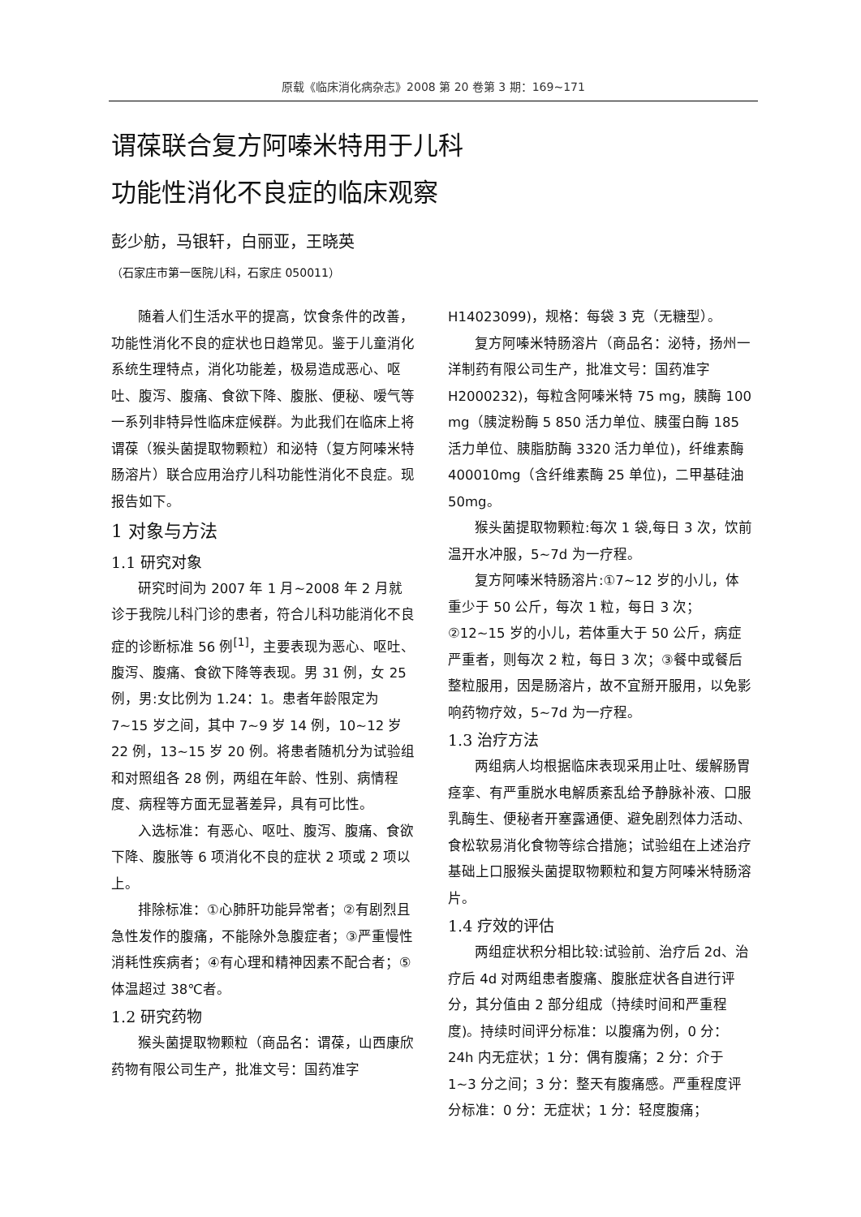原载《临床消化病杂志》2008 第 20 卷第 3 期：169~171
谓葆联合复方阿嗪米特用于儿科
功能性消化不良症的临床观察
彭少舫，马银轩，白丽亚，王晓英
（石家庄市第一医院儿科，石家庄 050011）
随着人们生活水平的提高，饮食条件的改善，功能性消化不良的症状也日趋常见。鉴于儿童消化系统生理特点，消化功能差，极易造成恶心、呕吐、腹泻、腹痛、食欲下降、腹胀、便秘、嗳气等一系列非特异性临床症候群。为此我们在临床上将谓葆（猴头菌提取物颗粒）和泌特（复方阿嗪米特肠溶片）联合应用治疗儿科功能性消化不良症。现报告如下。
1 对象与方法
1.1 研究对象
研究时间为 2007 年 1 月~2008 年 2 月就诊于我院儿科门诊的患者，符合儿科功能消化不良症的诊断标准 56 例<sup>[1]</sup>，主要表现为恶心、呕吐、腹泻、腹痛、食欲下降等表现。男 31 例，女 25 例，男:女比例为 1.24：1。患者年龄限定为 7~15 岁之间，其中 7~9 岁 14 例，10~12 岁 22 例，13~15 岁 20 例。将患者随机分为试验组和对照组各 28 例，两组在年龄、性别、病情程度、病程等方面无显著差异，具有可比性。
入选标准：有恶心、呕吐、腹泻、腹痛、食欲下降、腹胀等 6 项消化不良的症状 2 项或 2 项以上。
排除标准：①心肺肝功能异常者；②有剧烈且急性发作的腹痛，不能除外急腹症者；③严重慢性消耗性疾病者；④有心理和精神因素不配合者；⑤体温超过 38℃者。
1.2 研究药物
猴头菌提取物颗粒（商品名：谓葆，山西康欣药物有限公司生产，批准文号：国药准字
H14023099)，规格：每袋 3 克（无糖型）。
复方阿嗪米特肠溶片（商品名：泌特，扬州一洋制药有限公司生产，批准文号：国药准字 H2000232)，每粒含阿嗪米特 75 mg，胰酶 100 mg（胰淀粉酶 5 850 活力单位、胰蛋白酶 185 活力单位、胰脂肪酶 3320 活力单位)，纤维素酶 400010mg（含纤维素酶 25 单位)，二甲基硅油 50mg。
猴头菌提取物颗粒:每次 1 袋,每日 3 次，饮前温开水冲服，5~7d 为一疗程。
复方阿嗪米特肠溶片:①7~12 岁的小儿，体重少于 50 公斤，每次 1 粒，每日 3 次；②12~15 岁的小儿，若体重大于 50 公斤，病症严重者，则每次 2 粒，每日 3 次；③餐中或餐后整粒服用，因是肠溶片，故不宜掰开服用，以免影响药物疗效，5~7d 为一疗程。
1.3 治疗方法
两组病人均根据临床表现采用止吐、缓解肠胃痉挛、有严重脱水电解质紊乱给予静脉补液、口服乳酶生、便秘者开塞露通便、避免剧烈体力活动、食松软易消化食物等综合措施；试验组在上述治疗基础上口服猴头菌提取物颗粒和复方阿嗪米特肠溶片。
1.4 疗效的评估
两组症状积分相比较:试验前、治疗后 2d、治疗后 4d 对两组患者腹痛、腹胀症状各自进行评分，其分值由 2 部分组成（持续时间和严重程度)。持续时间评分标准：以腹痛为例，0 分：24h 内无症状；1 分：偶有腹痛；2 分：介于 1~3 分之间；3 分：整天有腹痛感。严重程度评分标准：0 分：无症状；1 分：轻度腹痛；